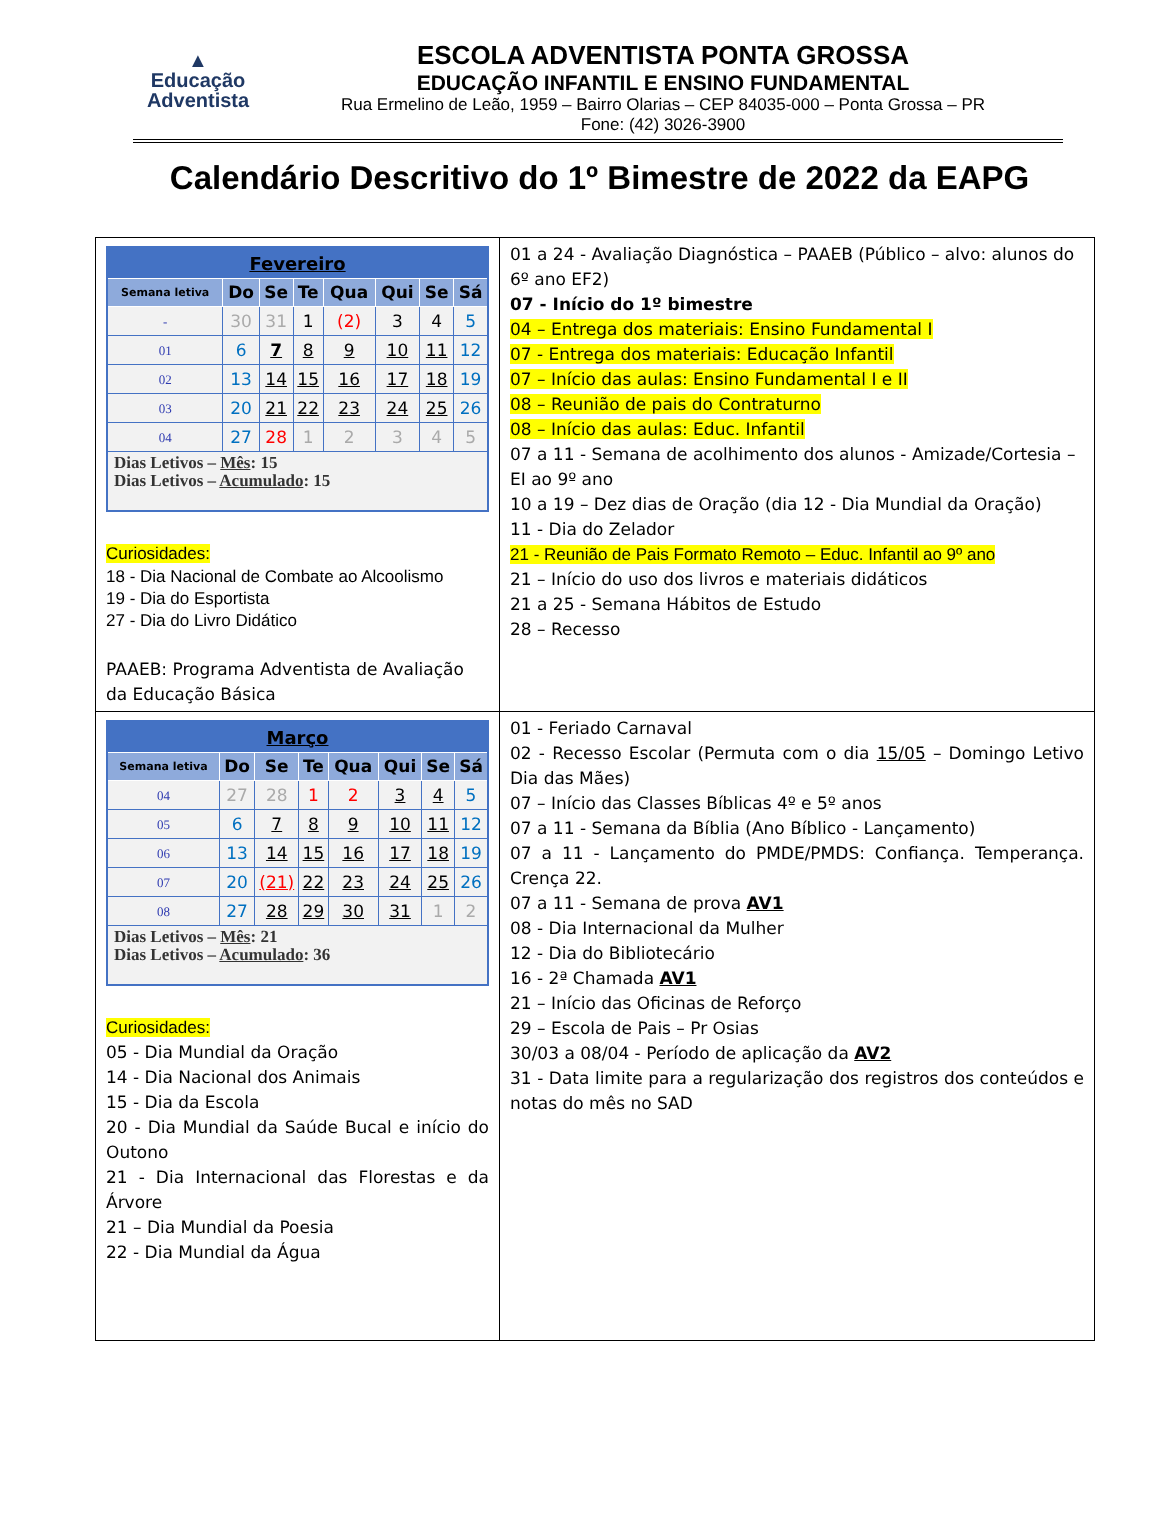▲
Educação
Adventista
ESCOLA ADVENTISTA PONTA GROSSA
EDUCAÇÃO INFANTIL E ENSINO FUNDAMENTAL
Rua Ermelino de Leão, 1959 – Bairro Olarias – CEP 84035-000 – Ponta Grossa – PR
Fone: (42) 3026-3900
Calendário Descritivo do 1º Bimestre de 2022 da EAPG
| / Fevereiro / / / / / / / / / --- / --- / --- / --- / --- / --- / --- / --- / / Semana letiva / Do / Se / Te / Qua / Qui / Se / Sá / / - / 30 / 31 / 1 / (2) / 3 / 4 / 5 / / 01 / 6 / 7 / 8 / 9 / 10 / 11 / 12 / / 02 / 13 / 14 / 15 / 16 / 17 / 18 / 19 / / 03 / 20 / 21 / 22 / 23 / 24 / 25 / 26 / / 04 / 27 / 28 / 1 / 2 / 3 / 4 / 5 / / Dias Letivos – Mês : 15 Dias Letivos – Acumulado : 15 / / / / / / / / Curiosidades: 18 - Dia Nacional de Combate ao Alcoolismo 19 - Dia do Esportista 27 - Dia do Livro Didático PAAEB: Programa Adventista de Avaliação da Educação Básica | 01 a 24 - Avaliação Diagnóstica – PAAEB (Público – alvo: alunos do 6º ano EF2) 07 - Início do 1º bimestre 04 – Entrega dos materiais: Ensino Fundamental I 07 - Entrega dos materiais: Educação Infantil 07 – Início das aulas: Ensino Fundamental I e II 08 – Reunião de pais do Contraturno 08 – Início das aulas: Educ. Infantil 07 a 11 - Semana de acolhimento dos alunos - Amizade/Cortesia – EI ao 9º ano 10 a 19 – Dez dias de Oração (dia 12 - Dia Mundial da Oração) 11 - Dia do Zelador 21 - Reunião de Pais Formato Remoto – Educ. Infantil ao 9º ano 21 – Início do uso dos livros e materiais didáticos 21 a 25 - Semana Hábitos de Estudo 28 – Recesso |
| / Março / / / / / / / / / --- / --- / --- / --- / --- / --- / --- / --- / / Semana letiva / Do / Se / Te / Qua / Qui / Se / Sá / / 04 / 27 / 28 / 1 / 2 / 3 / 4 / 5 / / 05 / 6 / 7 / 8 / 9 / 10 / 11 / 12 / / 06 / 13 / 14 / 15 / 16 / 17 / 18 / 19 / / 07 / 20 / (21) / 22 / 23 / 24 / 25 / 26 / / 08 / 27 / 28 / 29 / 30 / 31 / 1 / 2 / / Dias Letivos – Mês : 21 Dias Letivos – Acumulado : 36 / / / / / / / / Curiosidades: 05 - Dia Mundial da Oração 14 - Dia Nacional dos Animais 15 - Dia da Escola 20 - Dia Mundial da Saúde Bucal e início do Outono 21 - Dia Internacional das Florestas e da Árvore 21 – Dia Mundial da Poesia 22 - Dia Mundial da Água | 01 - Feriado Carnaval 02 - Recesso Escolar (Permuta com o dia 15/05 – Domingo Letivo Dia das Mães) 07 – Início das Classes Bíblicas 4º e 5º anos 07 a 11 - Semana da Bíblia (Ano Bíblico - Lançamento) 07 a 11 - Lançamento do PMDE/PMDS: Confiança. Temperança. Crença 22. 07 a 11 - Semana de prova AV1 08 - Dia Internacional da Mulher 12 - Dia do Bibliotecário 16 - 2ª Chamada AV1 21 – Início das Oficinas de Reforço 29 – Escola de Pais – Pr Osias 30/03 a 08/04 - Período de aplicação da AV2 31 - Data limite para a regularização dos registros dos conteúdos e notas do mês no SAD |